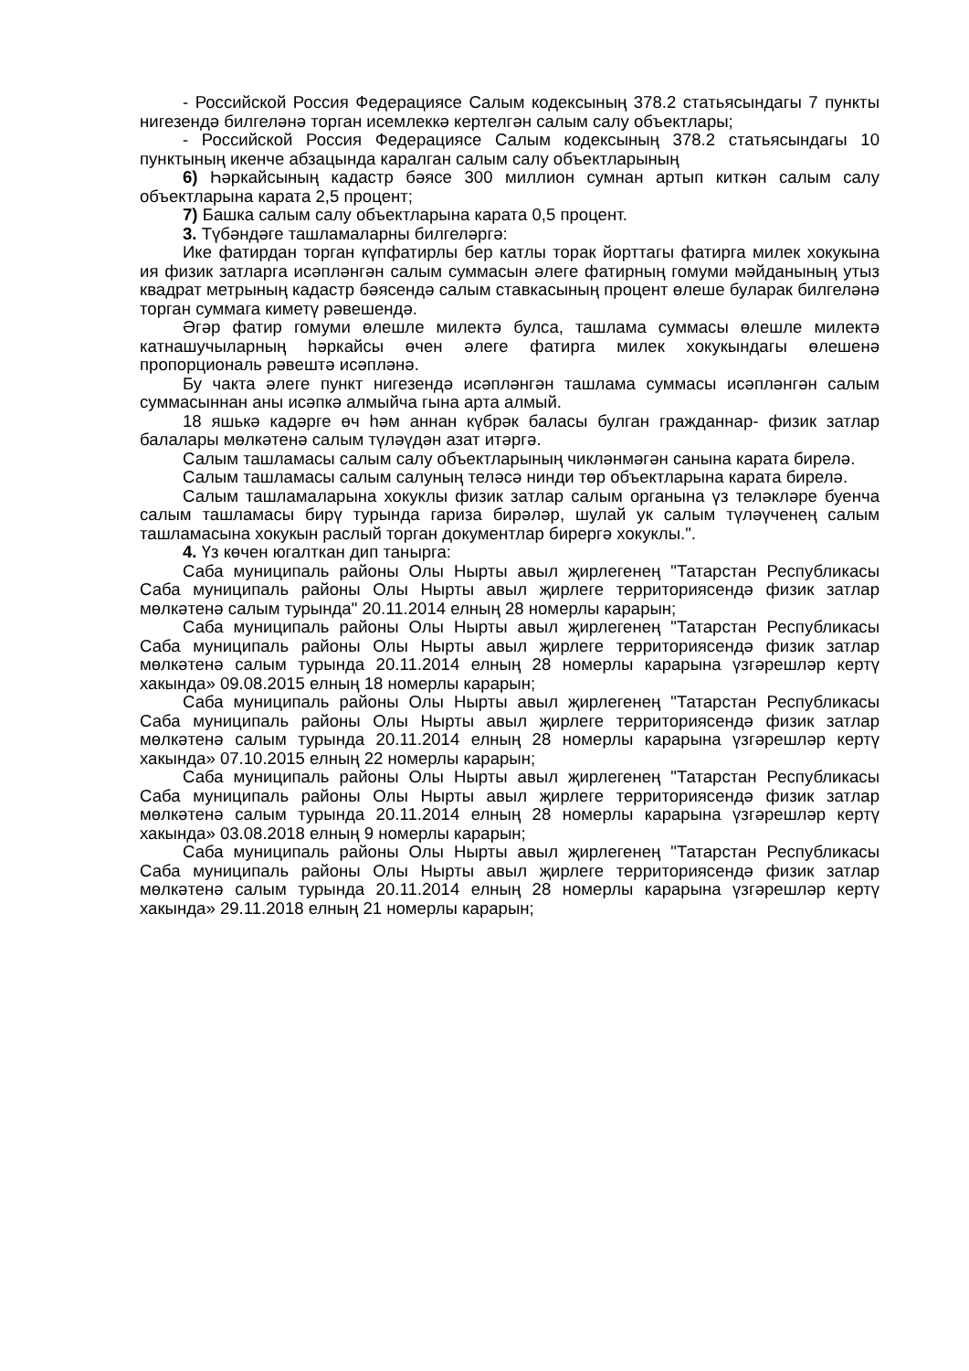- Российской Россия Федерациясе Салым кодексының 378.2 статьясындагы 7 пункты нигезендә билгеләнә торган исемлеккә кертелгән салым салу объектлары;
- Российской Россия Федерациясе Салым кодексының 378.2 статьясындагы 10 пунктының икенче абзацында каралган салым салу объектларының
6) Һәркайсының кадастр бәясе 300 миллион сумнан артып киткән салым салу объектларына карата 2,5 процент;
7) Башка салым салу объектларына карата 0,5 процент.
3. Түбәндәге ташламаларны билгеләргә:
Ике фатирдан торган күпфатирлы бер катлы торак йорттагы фатирга милек хокукына ия физик затларга исәпләнгән салым суммасын әлеге фатирның гомуми мәйданының утыз квадрат метрының кадастр бәясендә салым ставкасының процент өлеше буларак билгеләнә торган суммага киметү рәвешендә.
Әгәр фатир гомуми өлешле милектә булса, ташлама суммасы өлешле милектә катнашучыларның һәркайсы өчен әлеге фатирга милек хокукындагы өлешенә пропорциональ рәвештә исәпләнә.
Бу чакта әлеге пункт нигезендә исәпләнгән ташлама суммасы исәпләнгән салым суммасыннан аны исәпкә алмыйча гына арта алмый.
18 яшькә кадәрге өч һәм аннан күбрәк баласы булган гражданнар- физик затлар балалары мөлкәтенә салым түләүдән азат итәргә.
Салым ташламасы салым салу объектларының чикләнмәгән санына карата бирелә.
Салым ташламасы салым салуның теләсә нинди төр объектларына карата бирелә.
Салым ташламаларына хокуклы физик затлар салым органына үз теләкләре буенча салым ташламасы бирү турында гариза бирәләр, шулай ук салым түләүченең салым ташламасына хокукын раслый торган документлар бирергә хокуклы.".
4. Үз көчен югалткан дип танырга:
Саба муниципаль районы Олы Нырты авыл җирлегенең "Татарстан Республикасы Саба муниципаль районы Олы Нырты авыл җирлеге территориясендә физик затлар мөлкәтенә салым турында" 20.11.2014 елның 28 номерлы карарын;
Саба муниципаль районы Олы Нырты авыл җирлегенең "Татарстан Республикасы Саба муниципаль районы Олы Нырты авыл җирлеге территориясендә физик затлар мөлкәтенә салым турында 20.11.2014 елның 28 номерлы карарына үзгәрешләр кертү хакында» 09.08.2015 елның 18 номерлы карарын;
Саба муниципаль районы Олы Нырты авыл җирлегенең "Татарстан Республикасы Саба муниципаль районы Олы Нырты авыл җирлеге территориясендә физик затлар мөлкәтенә салым турында 20.11.2014 елның 28 номерлы карарына үзгәрешләр кертү хакында» 07.10.2015 елның 22 номерлы карарын;
Саба муниципаль районы Олы Нырты авыл җирлегенең "Татарстан Республикасы Саба муниципаль районы Олы Нырты авыл җирлеге территориясендә физик затлар мөлкәтенә салым турында 20.11.2014 елның 28 номерлы карарына үзгәрешләр кертү хакында» 03.08.2018 елның 9 номерлы карарын;
Саба муниципаль районы Олы Нырты авыл җирлегенең "Татарстан Республикасы Саба муниципаль районы Олы Нырты авыл җирлеге территориясендә физик затлар мөлкәтенә салым турында 20.11.2014 елның 28 номерлы карарына үзгәрешләр кертү хакында» 29.11.2018 елның 21 номерлы карарын;